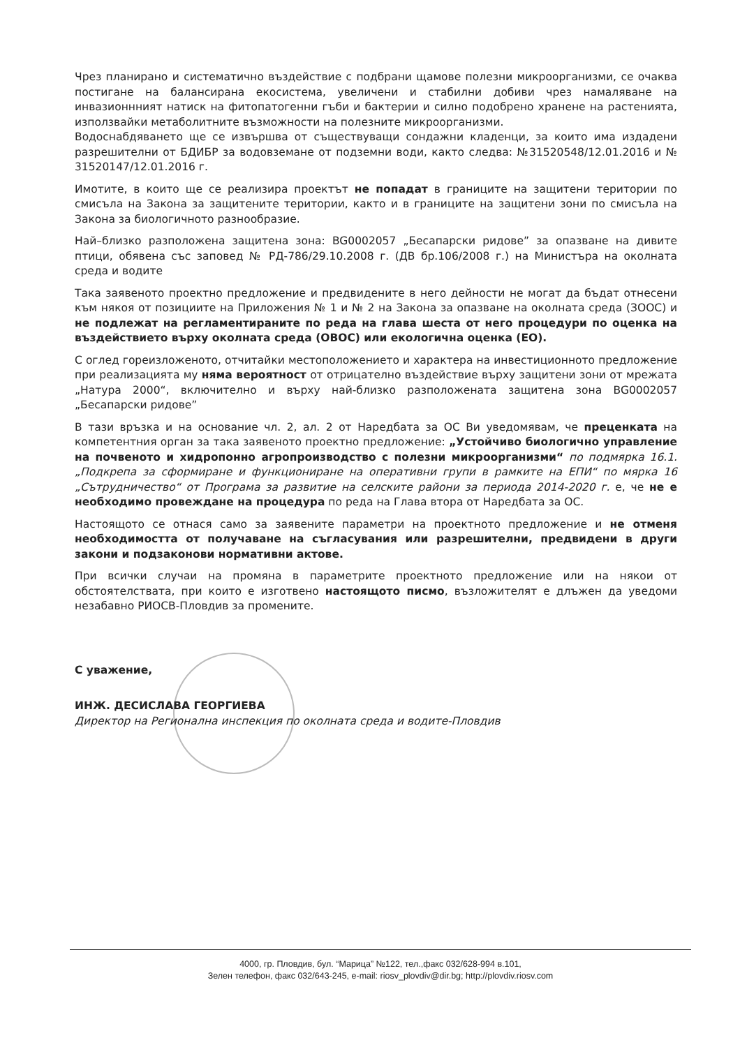Чрез планирано и систематично въздействие с подбрани щамове полезни микроорганизми, се очаква постигане на балансирана екосистема, увеличени и стабилни добиви чрез намаляване на инвазионнният натиск на фитопатогенни гъби и бактерии и силно подобрено хранене на растенията, използвайки метаболитните възможности на полезните микроорганизми.
Водоснабдяването ще се извършва от съществуващи сондажни кладенци, за които има издадени разрешителни от БДИБР за водовземане от подземни води, както следва: №31520548/12.01.2016 и № 31520147/12.01.2016 г.
Имотите, в които ще се реализира проектът не попадат в границите на защитени територии по смисъла на Закона за защитените територии, както и в границите на защитени зони по смисъла на Закона за биологичното разнообразие.
Най–близко разположена защитена зона: BG0002057 „Бесапарски ридове” за опазване на дивите птици, обявена със заповед № РД-786/29.10.2008 г. (ДВ бр.106/2008 г.) на Министъра на околната среда и водите
Така заявеното проектно предложение и предвидените в него дейности не могат да бъдат отнесени към някоя от позициите на Приложения № 1 и № 2 на Закона за опазване на околната среда (ЗООС) и не подлежат на регламентираните по реда на глава шеста от него процедури по оценка на въздействието върху околната среда (ОВОС) или екологична оценка (ЕО).
С оглед гореизложеното, отчитайки местоположението и характера на инвестиционното предложение при реализацията му няма вероятност от отрицателно въздействие върху защитени зони от мрежата „Натура 2000“, включително и върху най-близко разположената защитена зона BG0002057 „Бесапарски ридове”
В тази връзка и на основание чл. 2, ал. 2 от Наредбата за ОС Ви уведомявам, че преценката на компетентния орган за така заявеното проектно предложение: „Устойчиво биологично управление на почвеното и хидропонно агропроизводство с полезни микроорганизми“ по подмярка 16.1. „Подкрепа за сформиране и функциониране на оперативни групи в рамките на ЕПИ“ по мярка 16 „Сътрудничество“ от Програма за развитие на селските райони за периода 2014-2020 г. е, че не е необходимо провеждане на процедура по реда на Глава втора от Наредбата за ОС.
Настоящото се отнася само за заявените параметри на проектното предложение и не отменя необходимостта от получаване на съгласувания или разрешителни, предвидени в други закони и подзаконови нормативни актове.
При всички случаи на промяна в параметрите проектното предложение или на някои от обстоятелствата, при които е изготвено настоящото писмо, възложителят е длъжен да уведоми незабавно РИОСВ-Пловдив за промените.
С уважение,
ИНЖ. ДЕСИСЛАВА ГЕОРГИЕВА
Директор на Регионална инспекция по околната среда и водите-Пловдив
4000, гр. Пловдив, бул. “Марица” №122, тел.,факс 032/628-994 в.101,
Зелен телефон, факс 032/643-245, e-mail: riosv_plovdiv@dir.bg; http://plovdiv.riosv.com